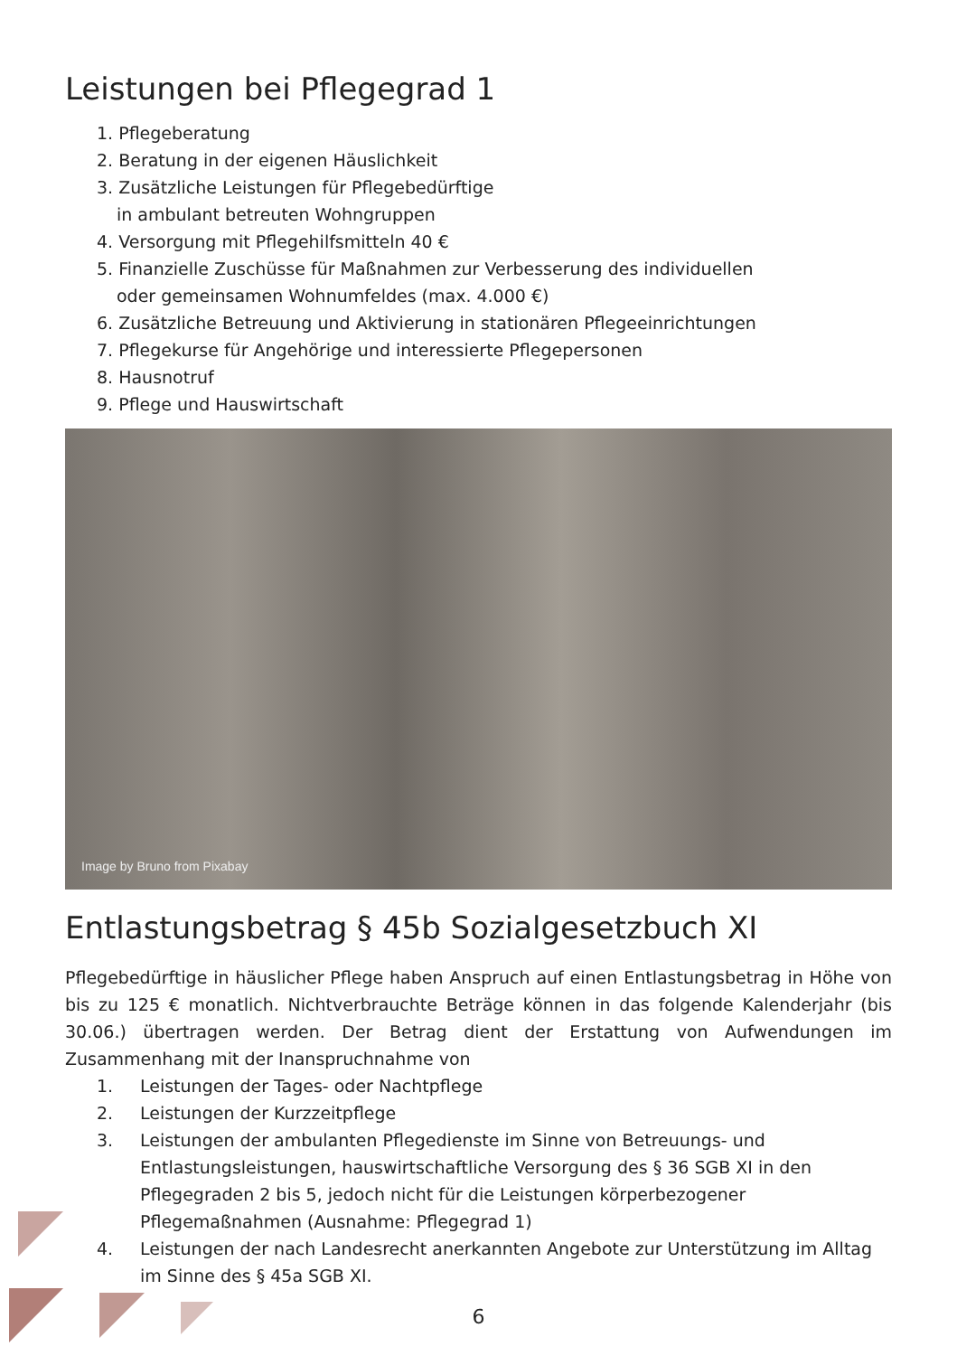Leistungen bei Pflegegrad 1
1. Pflegeberatung
2. Beratung in der eigenen Häuslichkeit
3. Zusätzliche Leistungen für Pflegebedürftige
in ambulant betreuten Wohngruppen
4. Versorgung mit Pflegehilfsmitteln 40 €
5. Finanzielle Zuschüsse für Maßnahmen zur Verbesserung des individuellen
oder gemeinsamen Wohnumfeldes (max. 4.000 €)
6. Zusätzliche Betreuung und Aktivierung in stationären Pflegeeinrichtungen
7. Pflegekurse für Angehörige und interessierte Pflegepersonen
8. Hausnotruf
9. Pflege und Hauswirtschaft
Image by Bruno from Pixabay
Entlastungsbetrag § 45b Sozialgesetzbuch XI
Pflegebedürftige in häuslicher Pflege haben Anspruch auf einen Entlastungsbetrag in Höhe von bis zu 125 € monatlich. Nichtverbrauchte Beträge können in das folgende Kalenderjahr (bis 30.06.) übertragen werden. Der Betrag dient der Erstattung von Aufwendungen im Zusammenhang mit der Inanspruchnahme von
1. Leistungen der Tages- oder Nachtpflege
2. Leistungen der Kurzzeitpflege
3. Leistungen der ambulanten Pflegedienste im Sinne von Betreuungs- und Entlastungsleistungen, hauswirtschaftliche Versorgung des § 36 SGB XI in den Pflegegraden 2 bis 5, jedoch nicht für die Leistungen körperbezogener Pflegemaßnahmen (Ausnahme: Pflegegrad 1)
4. Leistungen der nach Landesrecht anerkannten Angebote zur Unterstützung im Alltag im Sinne des § 45a SGB XI.
6